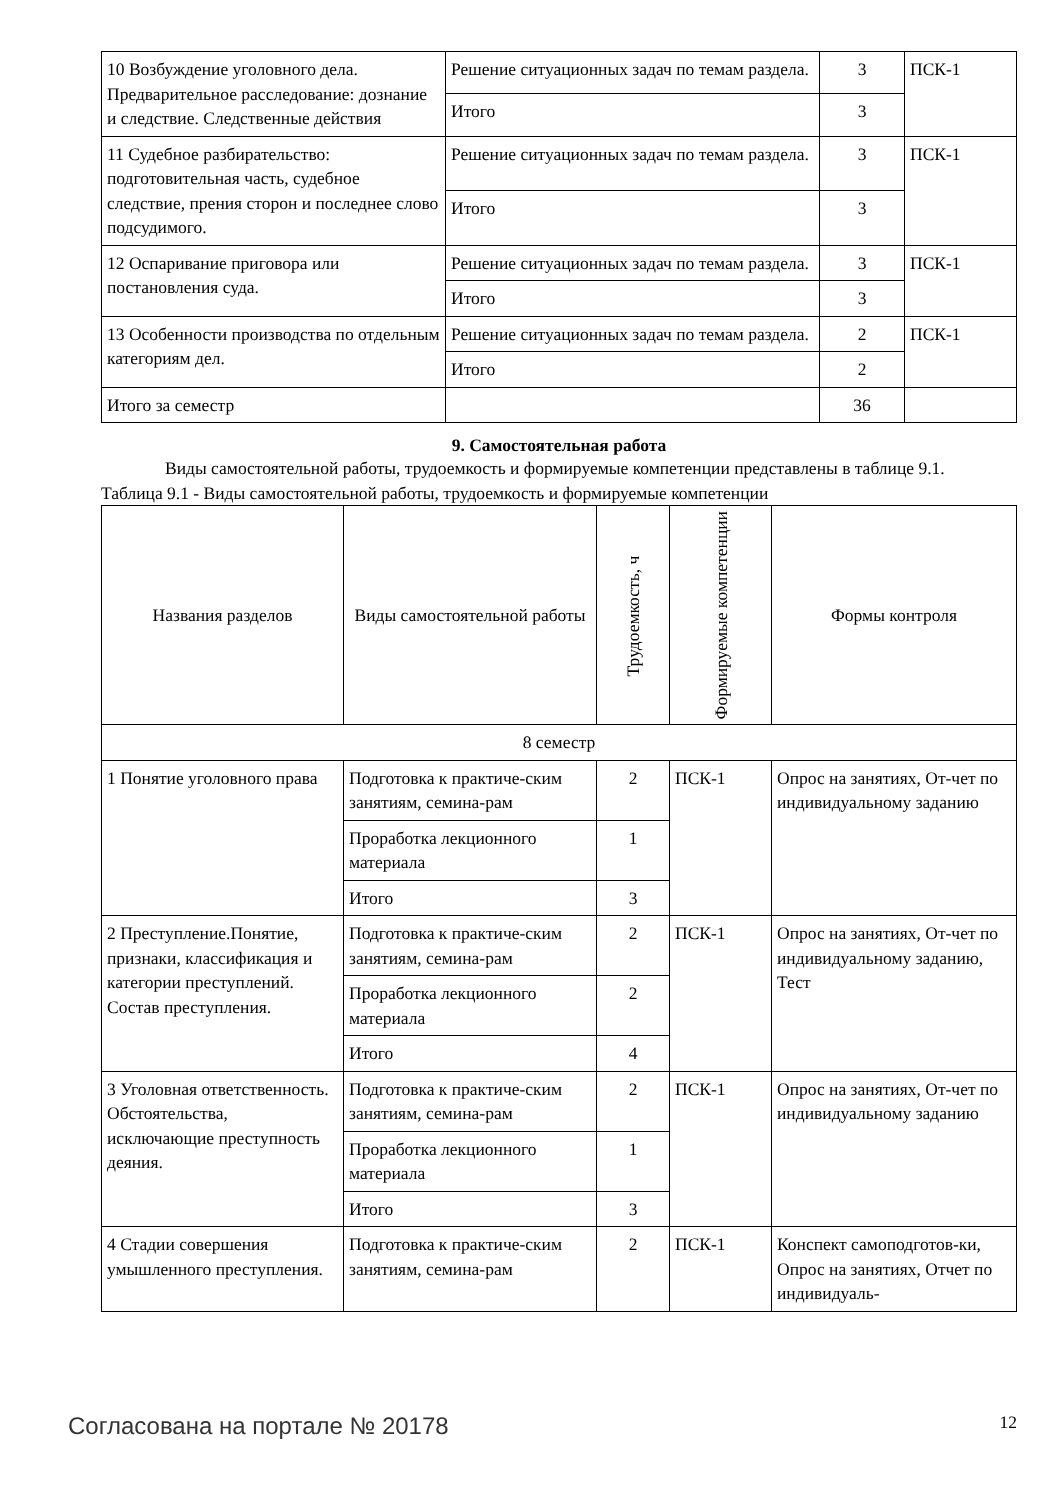| 10 Возбуждение уголовного дела. Предварительное расследование: дознание и следствие. Следственные действия | Решение ситуационных задач по темам раздела. | 3 | ПСК-1 |
| | Итого | 3 | |
| 11 Судебное разбирательство: подготовительная часть, судебное следствие, прения сторон и последнее слово подсудимого. | Решение ситуационных задач по темам раздела. | 3 | ПСК-1 |
| | Итого | 3 | |
| 12 Оспаривание приговора или постановления суда. | Решение ситуационных задач по темам раздела. | 3 | ПСК-1 |
| | Итого | 3 | |
| 13 Особенности производства по отдельным категориям дел. | Решение ситуационных задач по темам раздела. | 2 | ПСК-1 |
| | Итого | 2 | |
| Итого за семестр | | 36 | |
9. Самостоятельная работа
Виды самостоятельной работы, трудоемкость и формируемые компетенции представлены в таблице 9.1.
Таблица 9.1 - Виды самостоятельной работы, трудоемкость и формируемые компетенции
| Названия разделов | Виды самостоятельной работы | Трудоемкость, ч | Формируемые компетенции | Формы контроля |
| --- | --- | --- | --- | --- |
| 8 семестр | | | | |
| 1 Понятие уголовного права | Подготовка к практиче-ским занятиям, семина-рам | 2 | ПСК-1 | Опрос на занятиях, От-чет по индивидуальному заданию |
| | Проработка лекционного материала | 1 | | |
| | Итого | 3 | | |
| 2 Преступление.Понятие, признаки, классификация и категории преступлений. Состав преступления. | Подготовка к практиче-ским занятиям, семина-рам | 2 | ПСК-1 | Опрос на занятиях, От-чет по индивидуальному заданию, Тест |
| | Проработка лекционного материала | 2 | | |
| | Итого | 4 | | |
| 3 Уголовная ответственность. Обстоятельства, исключающие преступность деяния. | Подготовка к практиче-ским занятиям, семина-рам | 2 | ПСК-1 | Опрос на занятиях, От-чет по индивидуальному заданию |
| | Проработка лекционного материала | 1 | | |
| | Итого | 3 | | |
| 4 Стадии совершения умышленного преступления. | Подготовка к практиче-ским занятиям, семина-рам | 2 | ПСК-1 | Конспект самоподготов-ки, Опрос на занятиях, Отчет по индивидуаль- |
Согласована на портале № 20178 12